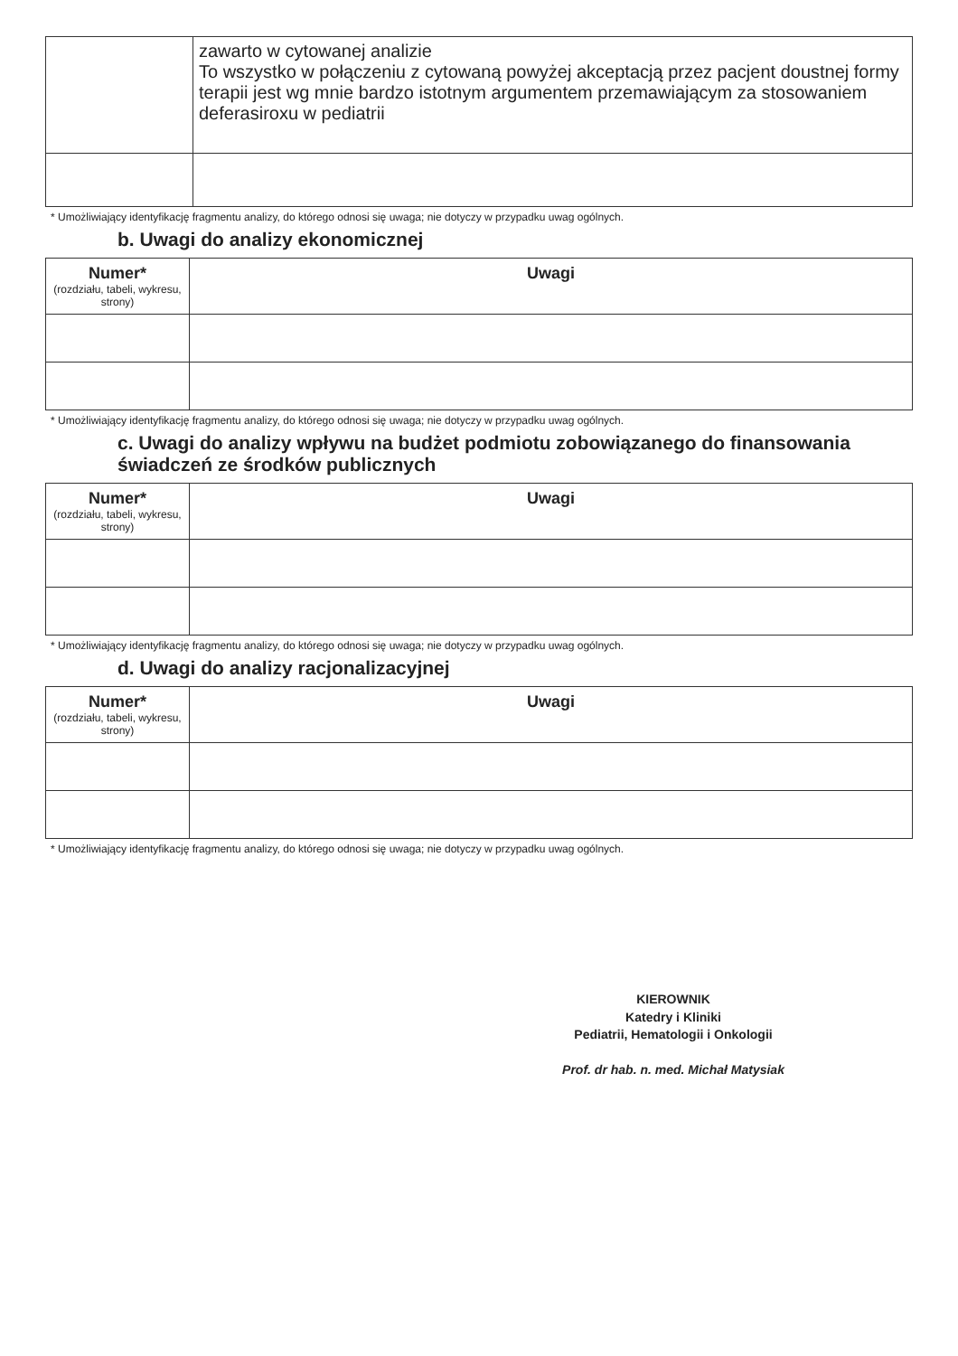| | zawarto w cytowanej analizie To wszystko w połączeniu z cytowaną powyżej akceptacją przez pacjent doustnej formy terapii jest wg mnie bardzo istotnym argumentem przemawiającym za stosowaniem deferasiroxu w pediatrii |
* Umożliwiający identyfikację fragmentu analizy, do którego odnosi się uwaga; nie dotyczy w przypadku uwag ogólnych.
b. Uwagi do analizy ekonomicznej
| Numer* (rozdziału, tabeli, wykresu, strony) | Uwagi |
| --- | --- |
* Umożliwiający identyfikację fragmentu analizy, do którego odnosi się uwaga; nie dotyczy w przypadku uwag ogólnych.
c. Uwagi do analizy wpływu na budżet podmiotu zobowiązanego do finansowania świadczeń ze środków publicznych
| Numer* (rozdziału, tabeli, wykresu, strony) | Uwagi |
| --- | --- |
* Umożliwiający identyfikację fragmentu analizy, do którego odnosi się uwaga; nie dotyczy w przypadku uwag ogólnych.
d. Uwagi do analizy racjonalizacyjnej
| Numer* (rozdziału, tabeli, wykresu, strony) | Uwagi |
| --- | --- |
* Umożliwiający identyfikację fragmentu analizy, do którego odnosi się uwaga; nie dotyczy w przypadku uwag ogólnych.
KIEROWNIK
Katedry i Kliniki
Pediatrii, Hematologii i Onkologii
Prof. dr hab. n. med. Michał Matysiak